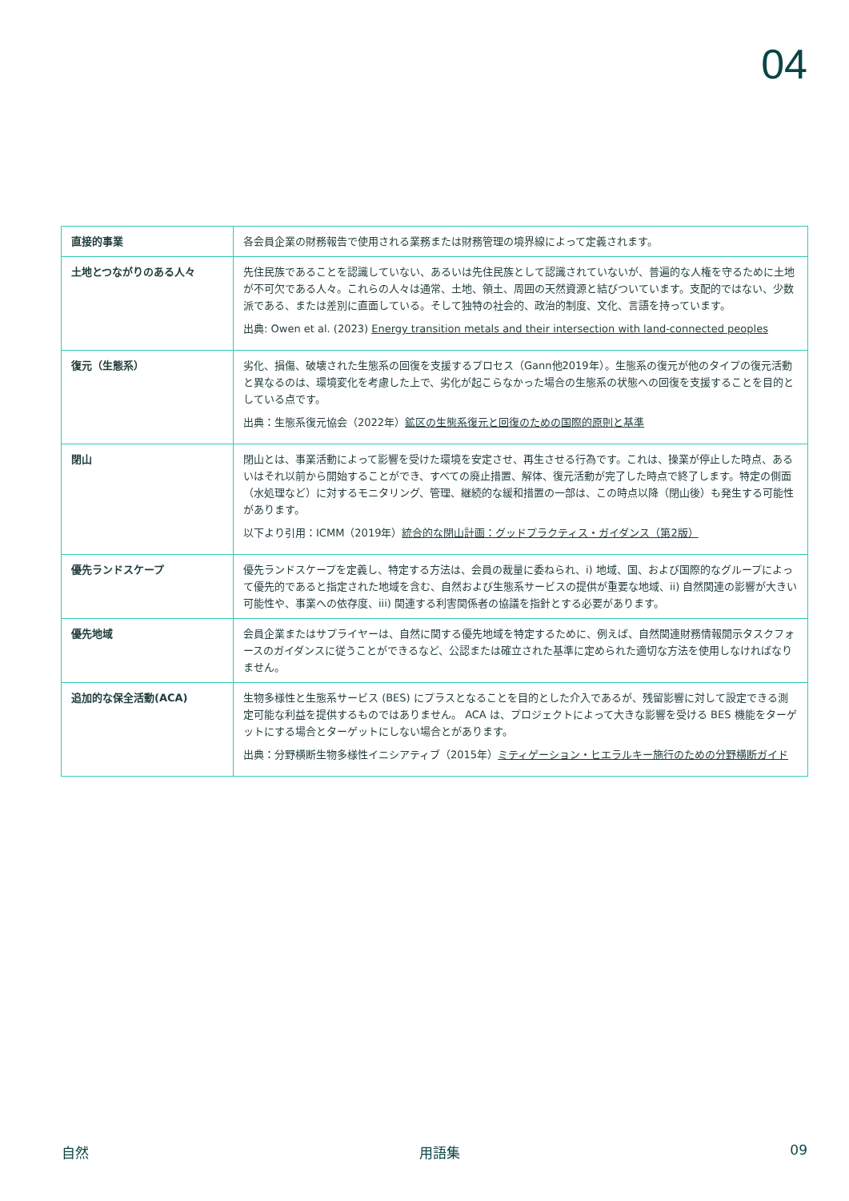04
| 直接的事業 | 各会員企業の財務報告で使用される業務または財務管理の境界線によって定義されます。 |
| 土地とつながりのある人々 | 先住民族であることを認識していない、あるいは先住民族として認識されていないが、普遍的な人権を守るために土地が不可欠である人々。これらの人々は通常、土地、領土、周囲の天然資源と結びついています。支配的ではない、少数派である、または差別に直面している。そして独特の社会的、政治的制度、文化、言語を持っています。 出典: Owen et al. (2023) Energy transition metals and their intersection with land-connected peoples |
| 復元（生態系） | 劣化、損傷、破壊された生態系の回復を支援するプロセス（Gann他2019年）。生態系の復元が他のタイプの復元活動と異なるのは、環境変化を考慮した上で、劣化が起こらなかった場合の生態系の状態への回復を支援することを目的としている点です。 出典：生態系復元協会（2022年） 鉱区の生態系復元と回復のための国際的原則と基準 |
| 閉山 | 閉山とは、事業活動によって影響を受けた環境を安定させ、再生させる行為です。これは、操業が停止した時点、あるいはそれ以前から開始することができ、すべての廃止措置、解体、復元活動が完了した時点で終了します。特定の側面（水処理など）に対するモニタリング、管理、継続的な緩和措置の一部は、この時点以降（閉山後）も発生する可能性があります。 以下より引用：ICMM（2019年） 統合的な閉山計画：グッドプラクティス・ガイダンス（第2版） |
| 優先ランドスケープ | 優先ランドスケープを定義し、特定する方法は、会員の裁量に委ねられ、i) 地域、国、および国際的なグループによって優先的であると指定された地域を含む、自然および生態系サービスの提供が重要な地域、ii) 自然関連の影響が大きい可能性や、事業への依存度、iii) 関連する利害関係者の協議を指針とする必要があります。 |
| 優先地域 | 会員企業またはサプライヤーは、自然に関する優先地域を特定するために、例えば、自然関連財務情報開示タスクフォースのガイダンスに従うことができるなど、公認または確立された基準に定められた適切な方法を使用しなければなりません。 |
| 追加的な保全活動(ACA) | 生物多様性と生態系サービス (BES) にプラスとなることを目的とした介入であるが、残留影響に対して設定できる測定可能な利益を提供するものではありません。 ACA は、プロジェクトによって大きな影響を受ける BES 機能をターゲットにする場合とターゲットにしない場合とがあります。 出典：分野横断生物多様性イニシアティブ（2015年） ミティゲーション・ヒエラルキー施行のための分野横断ガイド |
自然 用語集 09